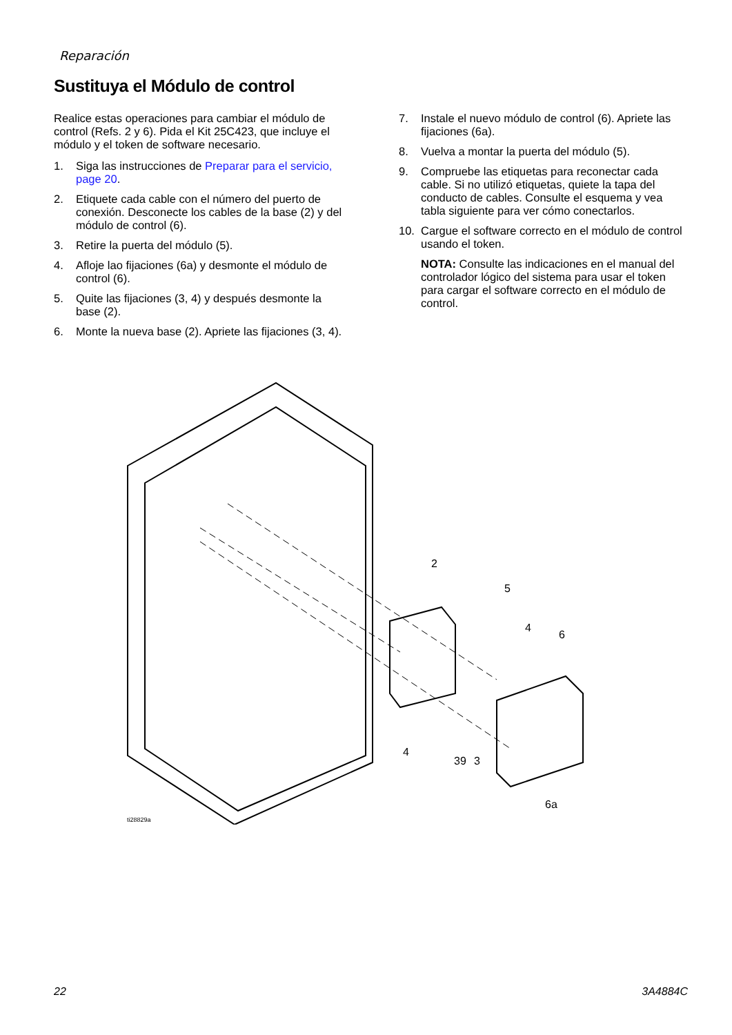Reparación
Sustituya el Módulo de control
Realice estas operaciones para cambiar el módulo de control (Refs. 2 y 6). Pida el Kit 25C423, que incluye el módulo y el token de software necesario.
1. Siga las instrucciones de Preparar para el servicio, page 20.
2. Etiquete cada cable con el número del puerto de conexión. Desconecte los cables de la base (2) y del módulo de control (6).
3. Retire la puerta del módulo (5).
4. Afloje lao fijaciones (6a) y desmonte el módulo de control (6).
5. Quite las fijaciones (3, 4) y después desmonte la base (2).
6. Monte la nueva base (2). Apriete las fijaciones (3, 4).
7. Instale el nuevo módulo de control (6). Apriete las fijaciones (6a).
8. Vuelva a montar la puerta del módulo (5).
9. Compruebe las etiquetas para reconectar cada cable. Si no utilizó etiquetas, quiete la tapa del conducto de cables. Consulte el esquema y vea tabla siguiente para ver cómo conectarlos.
10. Cargue el software correcto en el módulo de control usando el token.
NOTA: Consulte las indicaciones en el manual del controlador lógico del sistema para usar el token para cargar el software correcto en el módulo de control.
2
5
4
6
4
39
3
6a
ti28829a
22 3A4884C